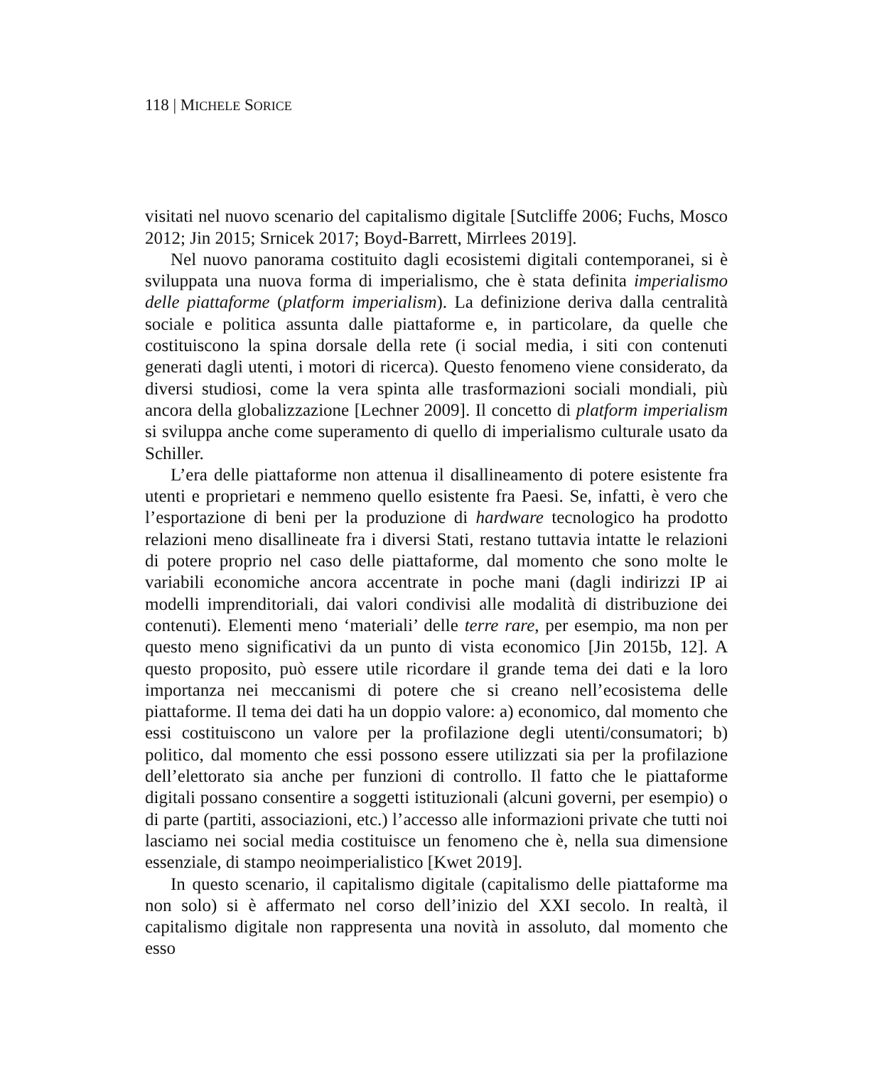118 | MICHELE SORICE
visitati nel nuovo scenario del capitalismo digitale [Sutcliffe 2006; Fuchs, Mosco 2012; Jin 2015; Srnicek 2017; Boyd-Barrett, Mirrlees 2019].
Nel nuovo panorama costituito dagli ecosistemi digitali contemporanei, si è sviluppata una nuova forma di imperialismo, che è stata definita imperialismo delle piattaforme (platform imperialism). La definizione deriva dalla centralità sociale e politica assunta dalle piattaforme e, in particolare, da quelle che costituiscono la spina dorsale della rete (i social media, i siti con contenuti generati dagli utenti, i motori di ricerca). Questo fenomeno viene considerato, da diversi studiosi, come la vera spinta alle trasformazioni sociali mondiali, più ancora della globalizzazione [Lechner 2009]. Il concetto di platform imperialism si sviluppa anche come superamento di quello di imperialismo culturale usato da Schiller.
L’era delle piattaforme non attenua il disallineamento di potere esistente fra utenti e proprietari e nemmeno quello esistente fra Paesi. Se, infatti, è vero che l’esportazione di beni per la produzione di hardware tecnologico ha prodotto relazioni meno disallineate fra i diversi Stati, restano tuttavia intatte le relazioni di potere proprio nel caso delle piattaforme, dal momento che sono molte le variabili economiche ancora accentrate in poche mani (dagli indirizzi IP ai modelli imprenditoriali, dai valori condivisi alle modalità di distribuzione dei contenuti). Elementi meno ‘materiali’ delle terre rare, per esempio, ma non per questo meno significativi da un punto di vista economico [Jin 2015b, 12]. A questo proposito, può essere utile ricordare il grande tema dei dati e la loro importanza nei meccanismi di potere che si creano nell’ecosistema delle piattaforme. Il tema dei dati ha un doppio valore: a) economico, dal momento che essi costituiscono un valore per la profilazione degli utenti/consumatori; b) politico, dal momento che essi possono essere utilizzati sia per la profilazione dell’elettorato sia anche per funzioni di controllo. Il fatto che le piattaforme digitali possano consentire a soggetti istituzionali (alcuni governi, per esempio) o di parte (partiti, associazioni, etc.) l’accesso alle informazioni private che tutti noi lasciamo nei social media costituisce un fenomeno che è, nella sua dimensione essenziale, di stampo neoimperialistico [Kwet 2019].
In questo scenario, il capitalismo digitale (capitalismo delle piattaforme ma non solo) si è affermato nel corso dell’inizio del XXI secolo. In realtà, il capitalismo digitale non rappresenta una novità in assoluto, dal momento che esso